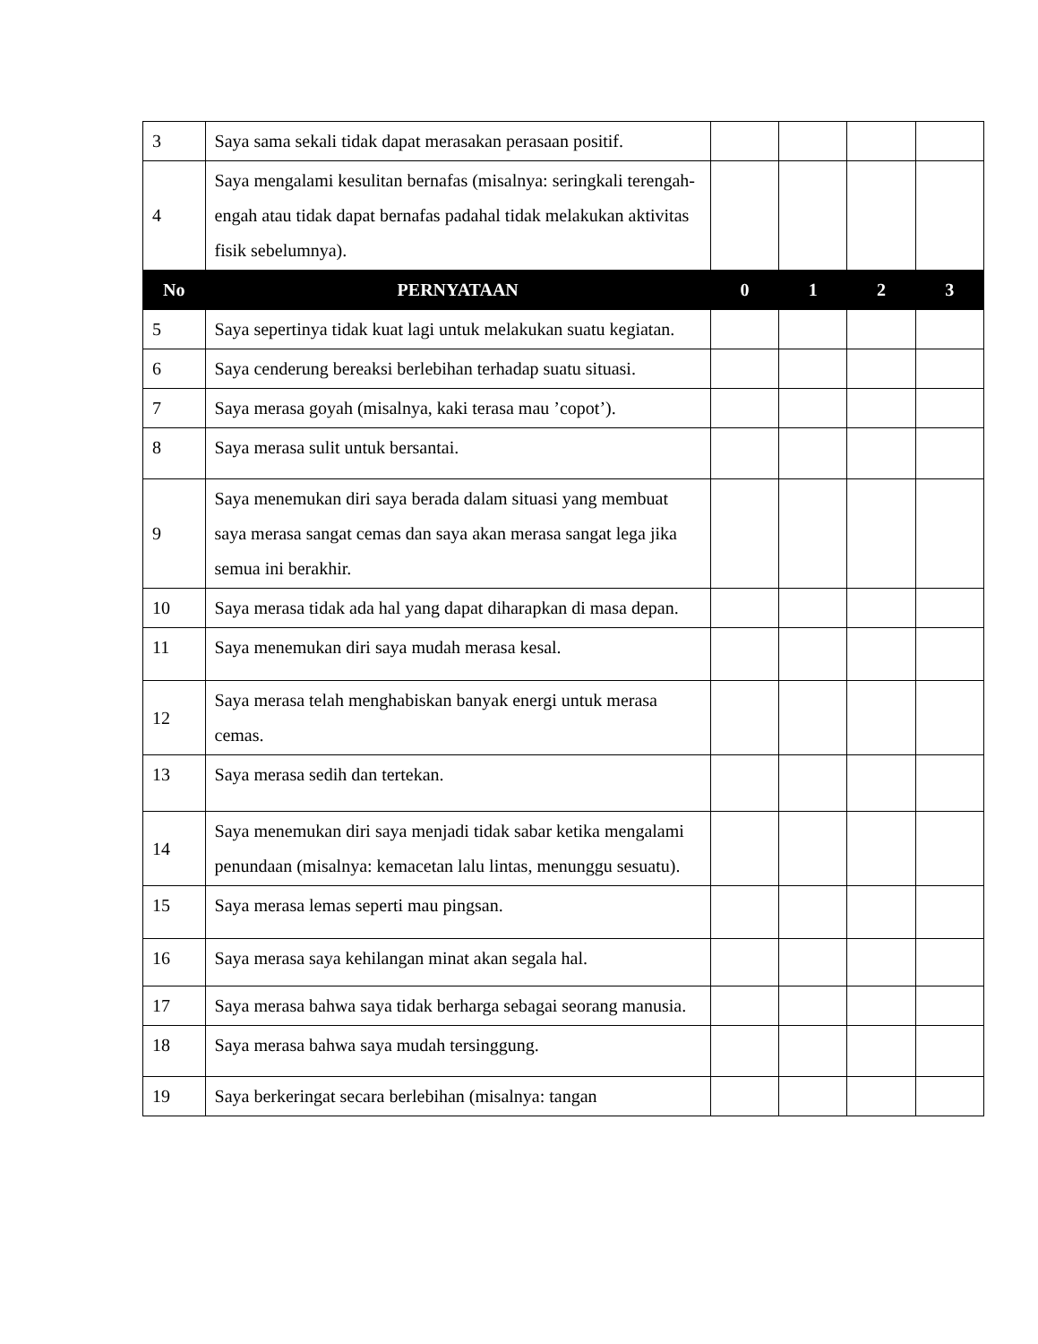| 3 | Saya sama sekali tidak dapat merasakan perasaan positif. | | | | |
| 4 | Saya mengalami kesulitan bernafas (misalnya: seringkali terengah-engah atau tidak dapat bernafas padahal tidak melakukan aktivitas fisik sebelumnya). | | | | |
| No | PERNYATAAN | 0 | 1 | 2 | 3 |
| 5 | Saya sepertinya tidak kuat lagi untuk melakukan suatu kegiatan. | | | | |
| 6 | Saya cenderung bereaksi berlebihan terhadap suatu situasi. | | | | |
| 7 | Saya merasa goyah (misalnya, kaki terasa mau ’copot’). | | | | |
| 8 | Saya merasa sulit untuk bersantai. | | | | |
| 9 | Saya menemukan diri saya berada dalam situasi yang membuat saya merasa sangat cemas dan saya akan merasa sangat lega jika semua ini berakhir. | | | | |
| 10 | Saya merasa tidak ada hal yang dapat diharapkan di masa depan. | | | | |
| 11 | Saya menemukan diri saya mudah merasa kesal. | | | | |
| 12 | Saya merasa telah menghabiskan banyak energi untuk merasa cemas. | | | | |
| 13 | Saya merasa sedih dan tertekan. | | | | |
| 14 | Saya menemukan diri saya menjadi tidak sabar ketika mengalami penundaan (misalnya: kemacetan lalu lintas, menunggu sesuatu). | | | | |
| 15 | Saya merasa lemas seperti mau pingsan. | | | | |
| 16 | Saya merasa saya kehilangan minat akan segala hal. | | | | |
| 17 | Saya merasa bahwa saya tidak berharga sebagai seorang manusia. | | | | |
| 18 | Saya merasa bahwa saya mudah tersinggung. | | | | |
| 19 | Saya berkeringat secara berlebihan (misalnya: tangan | | | | |